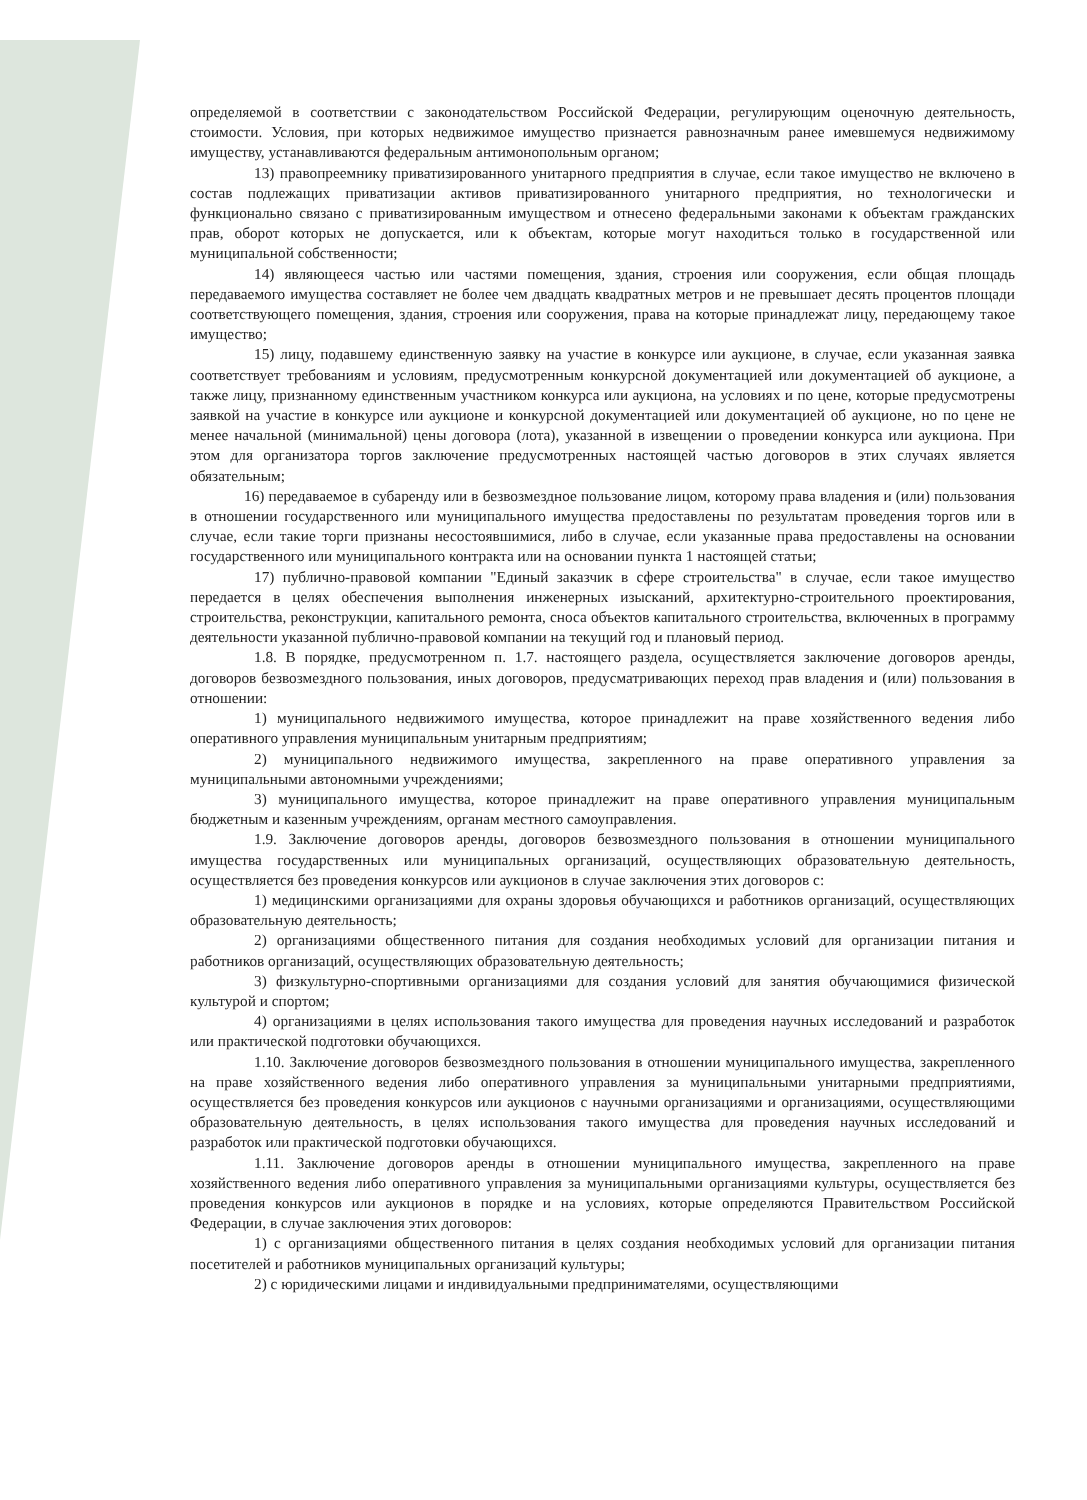определяемой в соответствии с законодательством Российской Федерации, регулирующим оценочную деятельность, стоимости. Условия, при которых недвижимое имущество признается равнозначным ранее имевшемуся недвижимому имуществу, устанавливаются федеральным антимонопольным органом;
13) правопреемнику приватизированного унитарного предприятия в случае, если такое имущество не включено в состав подлежащих приватизации активов приватизированного унитарного предприятия, но технологически и функционально связано с приватизированным имуществом и отнесено федеральными законами к объектам гражданских прав, оборот которых не допускается, или к объектам, которые могут находиться только в государственной или муниципальной собственности;
14) являющееся частью или частями помещения, здания, строения или сооружения, если общая площадь передаваемого имущества составляет не более чем двадцать квадратных метров и не превышает десять процентов площади соответствующего помещения, здания, строения или сооружения, права на которые принадлежат лицу, передающему такое имущество;
15) лицу, подавшему единственную заявку на участие в конкурсе или аукционе, в случае, если указанная заявка соответствует требованиям и условиям, предусмотренным конкурсной документацией или документацией об аукционе, а также лицу, признанному единственным участником конкурса или аукциона, на условиях и по цене, которые предусмотрены заявкой на участие в конкурсе или аукционе и конкурсной документацией или документацией об аукционе, но по цене не менее начальной (минимальной) цены договора (лота), указанной в извещении о проведении конкурса или аукциона. При этом для организатора торгов заключение предусмотренных настоящей частью договоров в этих случаях является обязательным;
16) передаваемое в субаренду или в безвозмездное пользование лицом, которому права владения и (или) пользования в отношении государственного или муниципального имущества предоставлены по результатам проведения торгов или в случае, если такие торги признаны несостоявшимися, либо в случае, если указанные права предоставлены на основании государственного или муниципального контракта или на основании пункта 1 настоящей статьи;
17) публично-правовой компании "Единый заказчик в сфере строительства" в случае, если такое имущество передается в целях обеспечения выполнения инженерных изысканий, архитектурно-строительного проектирования, строительства, реконструкции, капитального ремонта, сноса объектов капитального строительства, включенных в программу деятельности указанной публично-правовой компании на текущий год и плановый период.
1.8. В порядке, предусмотренном п. 1.7. настоящего раздела, осуществляется заключение договоров аренды, договоров безвозмездного пользования, иных договоров, предусматривающих переход прав владения и (или) пользования в отношении:
1) муниципального недвижимого имущества, которое принадлежит на праве хозяйственного ведения либо оперативного управления муниципальным унитарным предприятиям;
2) муниципального недвижимого имущества, закрепленного на праве оперативного управления за муниципальными автономными учреждениями;
3) муниципального имущества, которое принадлежит на праве оперативного управления муниципальным бюджетным и казенным учреждениям, органам местного самоуправления.
1.9. Заключение договоров аренды, договоров безвозмездного пользования в отношении муниципального имущества государственных или муниципальных организаций, осуществляющих образовательную деятельность, осуществляется без проведения конкурсов или аукционов в случае заключения этих договоров с:
1) медицинскими организациями для охраны здоровья обучающихся и работников организаций, осуществляющих образовательную деятельность;
2) организациями общественного питания для создания необходимых условий для организации питания и работников организаций, осуществляющих образовательную деятельность;
3) физкультурно-спортивными организациями для создания условий для занятия обучающимися физической культурой и спортом;
4) организациями в целях использования такого имущества для проведения научных исследований и разработок или практической подготовки обучающихся.
1.10. Заключение договоров безвозмездного пользования в отношении муниципального имущества, закрепленного на праве хозяйственного ведения либо оперативного управления за муниципальными унитарными предприятиями, осуществляется без проведения конкурсов или аукционов с научными организациями и организациями, осуществляющими образовательную деятельность, в целях использования такого имущества для проведения научных исследований и разработок или практической подготовки обучающихся.
1.11. Заключение договоров аренды в отношении муниципального имущества, закрепленного на праве хозяйственного ведения либо оперативного управления за муниципальными организациями культуры, осуществляется без проведения конкурсов или аукционов в порядке и на условиях, которые определяются Правительством Российской Федерации, в случае заключения этих договоров:
1) с организациями общественного питания в целях создания необходимых условий для организации питания посетителей и работников муниципальных организаций культуры;
2) с юридическими лицами и индивидуальными предпринимателями, осуществляющими